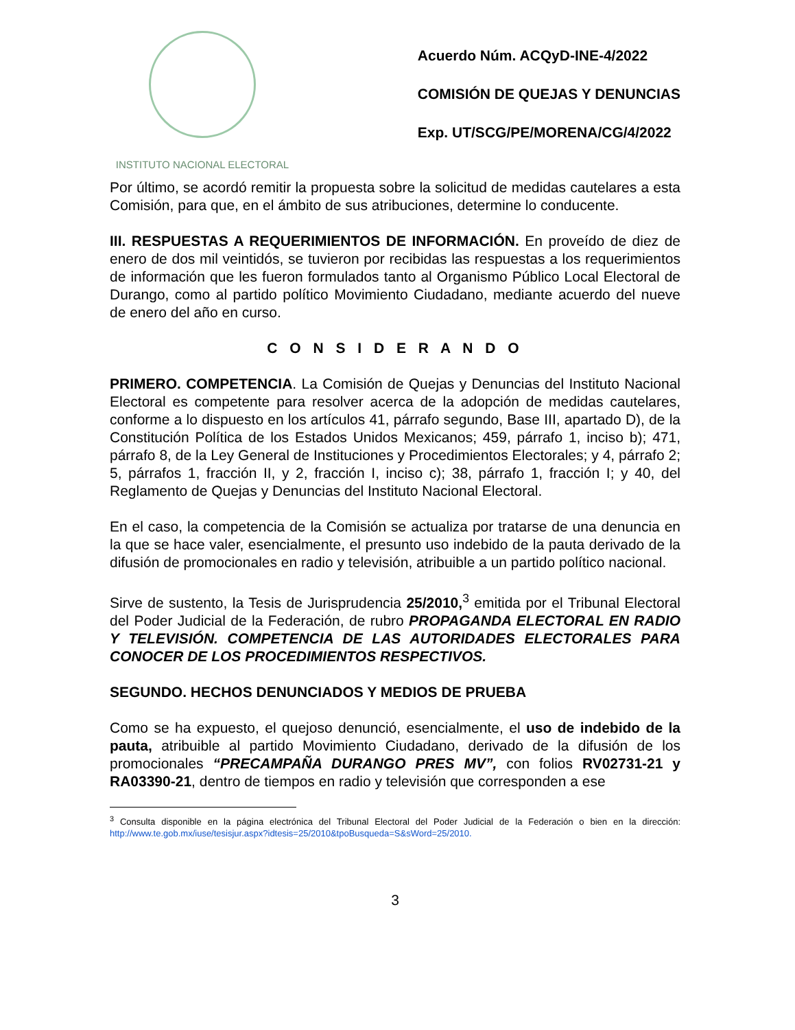INSTITUTO NACIONAL ELECTORAL
Acuerdo Núm. ACQyD-INE-4/2022
COMISIÓN DE QUEJAS Y DENUNCIAS
Exp. UT/SCG/PE/MORENA/CG/4/2022
Por último, se acordó remitir la propuesta sobre la solicitud de medidas cautelares a esta Comisión, para que, en el ámbito de sus atribuciones, determine lo conducente.
III. RESPUESTAS A REQUERIMIENTOS DE INFORMACIÓN. En proveído de diez de enero de dos mil veintidós, se tuvieron por recibidas las respuestas a los requerimientos de información que les fueron formulados tanto al Organismo Público Local Electoral de Durango, como al partido político Movimiento Ciudadano, mediante acuerdo del nueve de enero del año en curso.
C O N S I D E R A N D O
PRIMERO. COMPETENCIA. La Comisión de Quejas y Denuncias del Instituto Nacional Electoral es competente para resolver acerca de la adopción de medidas cautelares, conforme a lo dispuesto en los artículos 41, párrafo segundo, Base III, apartado D), de la Constitución Política de los Estados Unidos Mexicanos; 459, párrafo 1, inciso b); 471, párrafo 8, de la Ley General de Instituciones y Procedimientos Electorales; y 4, párrafo 2; 5, párrafos 1, fracción II, y 2, fracción I, inciso c); 38, párrafo 1, fracción I; y 40, del Reglamento de Quejas y Denuncias del Instituto Nacional Electoral.
En el caso, la competencia de la Comisión se actualiza por tratarse de una denuncia en la que se hace valer, esencialmente, el presunto uso indebido de la pauta derivado de la difusión de promocionales en radio y televisión, atribuible a un partido político nacional.
Sirve de sustento, la Tesis de Jurisprudencia 25/2010,<sup>3</sup> emitida por el Tribunal Electoral del Poder Judicial de la Federación, de rubro PROPAGANDA ELECTORAL EN RADIO Y TELEVISIÓN. COMPETENCIA DE LAS AUTORIDADES ELECTORALES PARA CONOCER DE LOS PROCEDIMIENTOS RESPECTIVOS.
SEGUNDO. HECHOS DENUNCIADOS Y MEDIOS DE PRUEBA
Como se ha expuesto, el quejoso denunció, esencialmente, el uso de indebido de la pauta, atribuible al partido Movimiento Ciudadano, derivado de la difusión de los promocionales “PRECAMPAÑA DURANGO PRES MV”, con folios RV02731-21 y RA03390-21, dentro de tiempos en radio y televisión que corresponden a ese
<sup>3</sup> Consulta disponible en la página electrónica del Tribunal Electoral del Poder Judicial de la Federación o bien en la dirección: http://www.te.gob.mx/iuse/tesisjur.aspx?idtesis=25/2010&tpoBusqueda=S&sWord=25/2010.
3